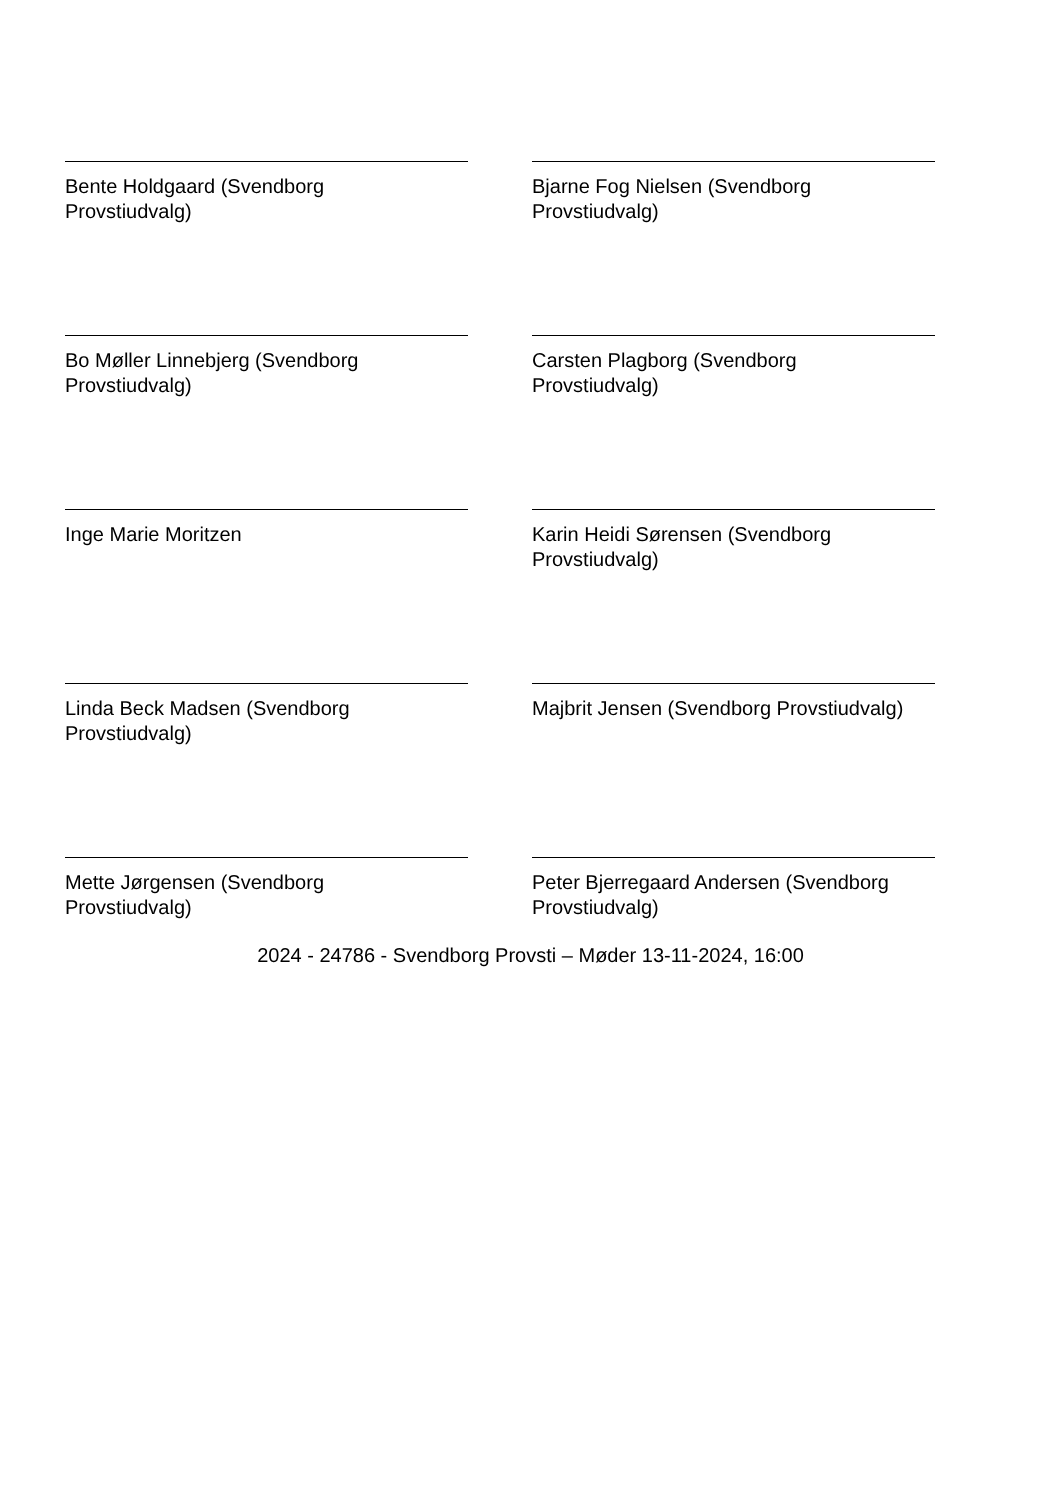Bente Holdgaard (Svendborg
Provstiudvalg)
Bjarne Fog Nielsen (Svendborg
Provstiudvalg)
Bo Møller Linnebjerg (Svendborg
Provstiudvalg)
Carsten Plagborg (Svendborg
Provstiudvalg)
Inge Marie Moritzen
Karin Heidi Sørensen (Svendborg
Provstiudvalg)
Linda Beck Madsen (Svendborg
Provstiudvalg)
Majbrit Jensen (Svendborg Provstiudvalg)
Mette Jørgensen (Svendborg
Provstiudvalg)
Peter Bjerregaard Andersen (Svendborg
Provstiudvalg)
2024 - 24786 - Svendborg Provsti – Møder 13-11-2024, 16:00